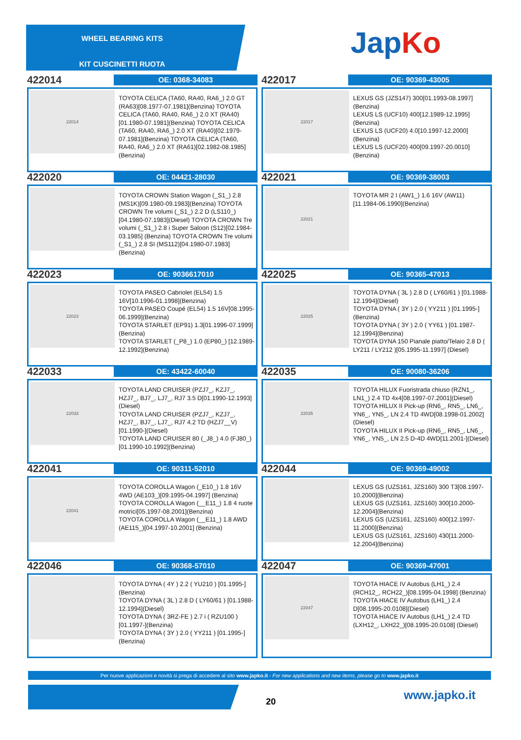WHEEL BEARING KITS
KIT CUSCINETTI RUOTA
JapKo
422014
OE: 0368-34083
22014
TOYOTA CELICA (TA60, RA40, RA6_) 2.0 GT (RA63)[08.1977-07.1981](Benzina) TOYOTA CELICA (TA60, RA40, RA6_) 2.0 XT (RA40)[01.1980-07.1981](Benzina) TOYOTA CELICA (TA60, RA40, RA6_) 2.0 XT (RA40)[02.1979-07.1981](Benzina) TOYOTA CELICA (TA60, RA40, RA6_) 2.0 XT (RA61)[02.1982-08.1985](Benzina)
422017
OE: 90369-43005
22017
LEXUS GS (JZS147) 300[01.1993-08.1997](Benzina)
LEXUS LS (UCF10) 400[12.1989-12.1995] (Benzina)
LEXUS LS (UCF20) 4.0[10.1997-12.2000] (Benzina)
LEXUS LS (UCF20) 400[09.1997-20.0010] (Benzina)
422020
OE: 04421-28030
TOYOTA CROWN Station Wagon (_S1_) 2.8 (MS1K)[09.1980-09.1983](Benzina) TOYOTA CROWN Tre volumi (_S1_) 2.2 D (LS110_)[04.1980-07.1983](Diesel) TOYOTA CROWN Tre volumi (_S1_) 2.8 i Super Saloon (S12)[02.1984-03.1985] (Benzina) TOYOTA CROWN Tre volumi (_S1_) 2.8 SI (MS112)[04.1980-07.1983](Benzina)
422021
OE: 90369-38003
22021
TOYOTA MR 2 I (AW1_) 1.6 16V (AW11) [11.1984-06.1990](Benzina)
422023
OE: 9036617010
22023
TOYOTA PASEO Cabriolet (EL54) 1.5 16V[10.1996-01.1998](Benzina)
TOYOTA PASEO Coupé (EL54) 1.5 16V[08.1995-06.1999](Benzina)
TOYOTA STARLET (EP91) 1.3[01.1996-07.1999](Benzina)
TOYOTA STARLET (_P8_) 1.0 (EP80_) [12.1989-12.1992](Benzina)
422025
OE: 90365-47013
22025
TOYOTA DYNA ( 3L ) 2.8 D ( LY60/61 ) [01.1988-12.1994](Diesel)
TOYOTA DYNA ( 3Y ) 2.0 ( YY211 ) [01.1995-](Benzina)
TOYOTA DYNA ( 3Y ) 2.0 ( YY61 ) [01.1987-12.1994](Benzina)
TOYOTA DYNA 150 Pianale piatto/Telaio 2.8 D ( LY211 / LY212 )[05.1995-11.1997] (Diesel)
422033
OE: 43422-60040
22033
TOYOTA LAND CRUISER (PZJ7_, KZJ7_, HZJ7_, BJ7_, LJ7_, RJ7 3.5 D[01.1990-12.1993](Diesel)
TOYOTA LAND CRUISER (PZJ7_, KZJ7_, HZJ7_, BJ7_, LJ7_, RJ7 4.2 TD (HZJ7__V)[01.1990-](Diesel)
TOYOTA LAND CRUISER 80 (_J8_) 4.0 (FJ80_)[01.1990-10.1992](Benzina)
422035
OE: 90080-36206
22035
TOYOTA HILUX Fuoristrada chiuso (RZN1_, LN1_) 2.4 TD 4x4[08.1997-07.2001](Diesel)
TOYOTA HILUX II Pick-up (RN6_, RN5_, LN6_, YN6_, YN5_, LN 2.4 TD 4WD[08.1998-01.2002](Diesel)
TOYOTA HILUX II Pick-up (RN6_, RN5_, LN6_, YN6_, YN5_, LN 2.5 D-4D 4WD[11.2001-](Diesel)
422041
OE: 90311-52010
22041
TOYOTA COROLLA Wagon (_E10_) 1.8 16V 4WD (AE103_)[09.1995-04.1997] (Benzina)
TOYOTA COROLLA Wagon (__E11_) 1.8 4 ruote motrici[05.1997-08.2001](Benzina)
TOYOTA COROLLA Wagon (__E11_) 1.8 AWD (AE115_)[04.1997-10.2001] (Benzina)
422044
OE: 90369-49002
LEXUS GS (UZS161, JZS160) 300 T3[08.1997-10.2000](Benzina)
LEXUS GS (UZS161, JZS160) 300[10.2000-12.2004](Benzina)
LEXUS GS (UZS161, JZS160) 400[12.1997-11.2000](Benzina)
LEXUS GS (UZS161, JZS160) 430[11.2000-12.2004](Benzina)
422046
OE: 90368-57010
TOYOTA DYNA ( 4Y ) 2.2 ( YU210 ) [01.1995-](Benzina)
TOYOTA DYNA ( 3L ) 2.8 D ( LY60/61 ) [01.1988-12.1994](Diesel)
TOYOTA DYNA ( 3RZ-FE ) 2.7 i ( RZU100 )[01.1997-](Benzina)
TOYOTA DYNA ( 3Y ) 2.0 ( YY211 ) [01.1995-](Benzina)
422047
OE: 90369-47001
22047
TOYOTA HIACE IV Autobus (LH1_) 2.4 (RCH12_, RCH22_)[08.1995-04.1998] (Benzina)
TOYOTA HIACE IV Autobus (LH1_) 2.4 D[08.1995-20.0108](Diesel)
TOYOTA HIACE IV Autobus (LH1_) 2.4 TD (LXH12_, LXH22_)[08.1995-20.0108] (Diesel)
Per nuove applicazioni e novità si prega di accedere al sito www.japko.it - For new applications and new items, please go to www.japko.it
20 www.japko.it